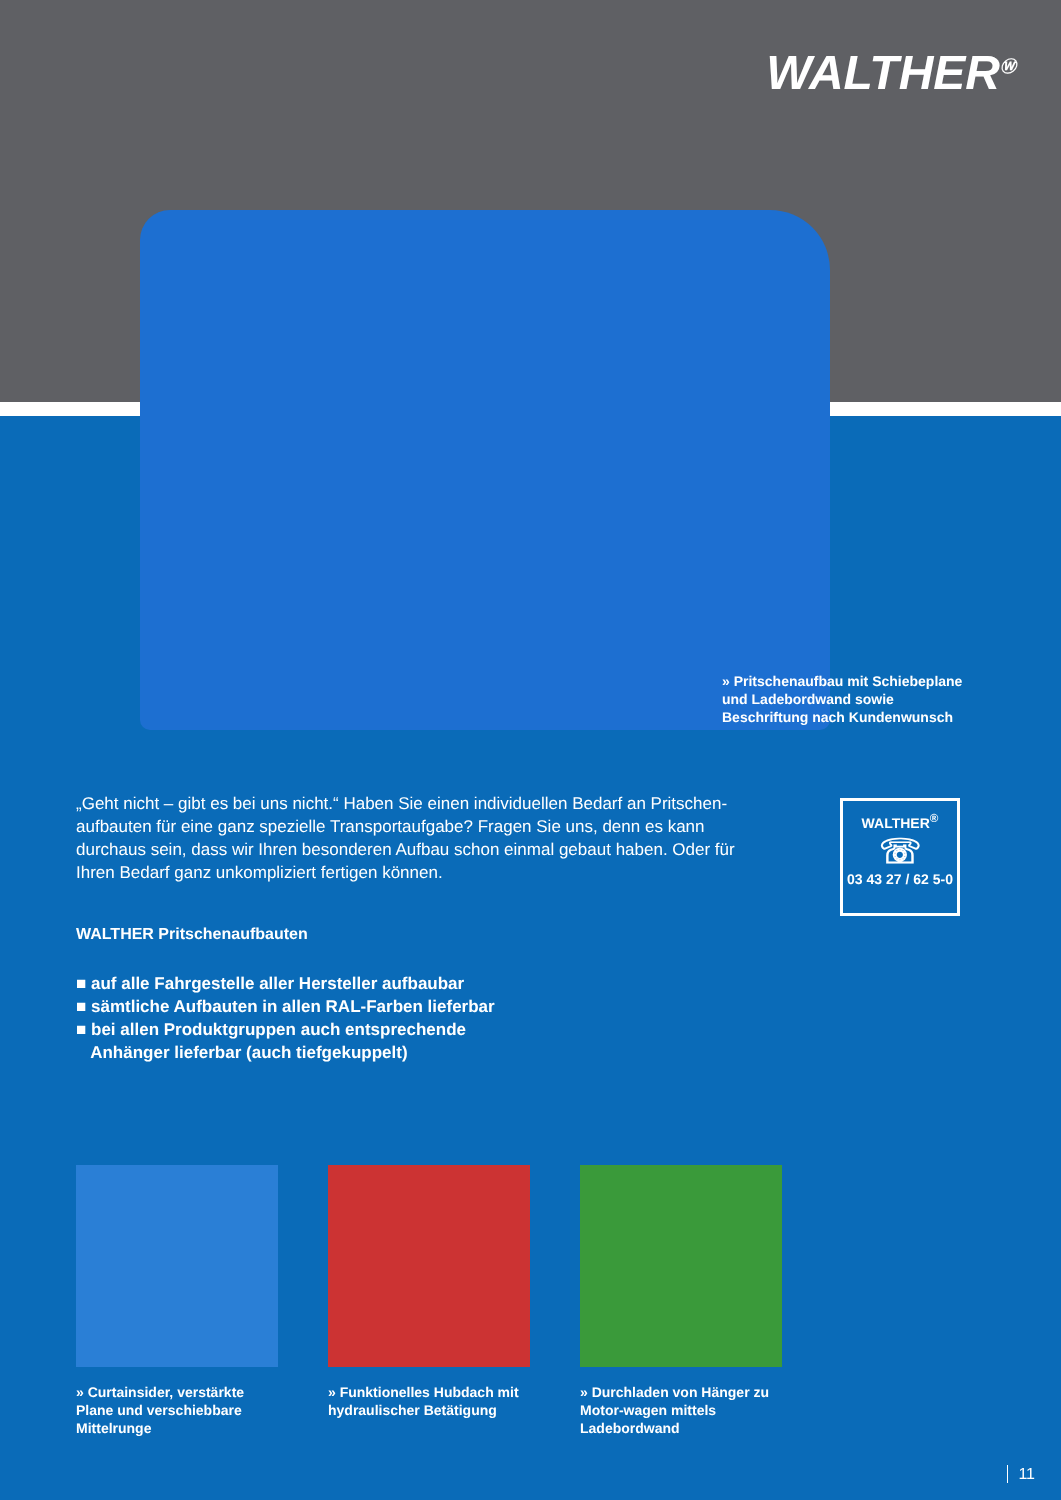WALTHER<sup>Ⓦ</sup>
» Pritschenaufbau mit Schiebeplane und Ladebordwand sowie Beschriftung nach Kundenwunsch
„Geht nicht – gibt es bei uns nicht.“ Haben Sie einen individuellen Bedarf an Pritschen-aufbauten für eine ganz spezielle Transportaufgabe? Fragen Sie uns, denn es kann durchaus sein, dass wir Ihren besonderen Aufbau schon einmal gebaut haben. Oder für Ihren Bedarf ganz unkompliziert fertigen können.
WALTHER<sup>®</sup>
☏
03 43 27 / 62 5-0
WALTHER Pritschenaufbauten
■ auf alle Fahrgestelle aller Hersteller aufbaubar
■ sämtliche Aufbauten in allen RAL-Farben lieferbar
■ bei allen Produktgruppen auch entsprechende
Anhänger lieferbar (auch tiefgekuppelt)
» Curtainsider, verstärkte Plane und verschiebbare Mittelrunge
» Funktionelles Hubdach mit hydraulischer Betätigung
» Durchladen von Hänger zu Motor-wagen mittels Ladebordwand
11